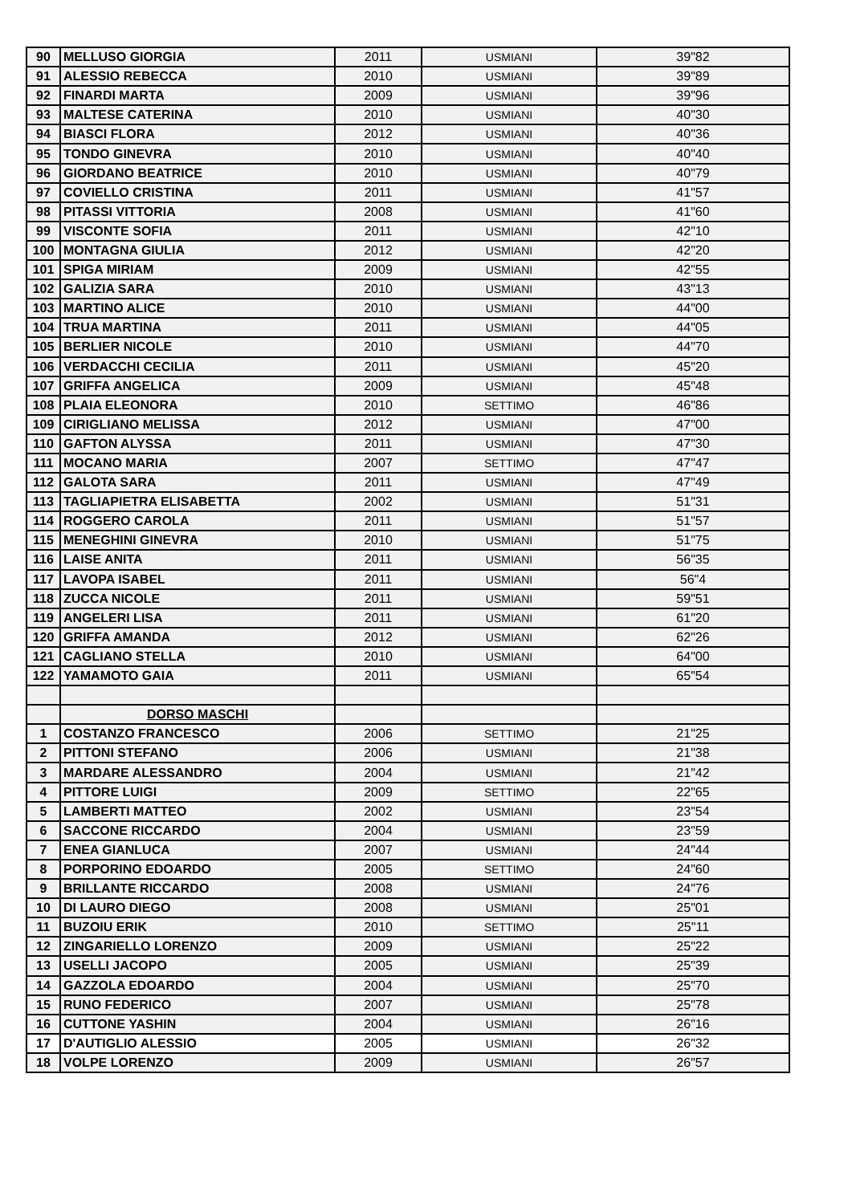| 90 | MELLUSO GIORGIA | 2011 | USMIANI | 39"82 |
| 91 | ALESSIO REBECCA | 2010 | USMIANI | 39"89 |
| 92 | FINARDI MARTA | 2009 | USMIANI | 39"96 |
| 93 | MALTESE CATERINA | 2010 | USMIANI | 40"30 |
| 94 | BIASCI FLORA | 2012 | USMIANI | 40"36 |
| 95 | TONDO GINEVRA | 2010 | USMIANI | 40"40 |
| 96 | GIORDANO BEATRICE | 2010 | USMIANI | 40"79 |
| 97 | COVIELLO CRISTINA | 2011 | USMIANI | 41"57 |
| 98 | PITASSI VITTORIA | 2008 | USMIANI | 41"60 |
| 99 | VISCONTE SOFIA | 2011 | USMIANI | 42"10 |
| 100 | MONTAGNA GIULIA | 2012 | USMIANI | 42"20 |
| 101 | SPIGA MIRIAM | 2009 | USMIANI | 42"55 |
| 102 | GALIZIA SARA | 2010 | USMIANI | 43"13 |
| 103 | MARTINO ALICE | 2010 | USMIANI | 44"00 |
| 104 | TRUA MARTINA | 2011 | USMIANI | 44"05 |
| 105 | BERLIER NICOLE | 2010 | USMIANI | 44"70 |
| 106 | VERDACCHI CECILIA | 2011 | USMIANI | 45"20 |
| 107 | GRIFFA ANGELICA | 2009 | USMIANI | 45"48 |
| 108 | PLAIA ELEONORA | 2010 | SETTIMO | 46"86 |
| 109 | CIRIGLIANO MELISSA | 2012 | USMIANI | 47"00 |
| 110 | GAFTON ALYSSA | 2011 | USMIANI | 47"30 |
| 111 | MOCANO MARIA | 2007 | SETTIMO | 47"47 |
| 112 | GALOTA SARA | 2011 | USMIANI | 47"49 |
| 113 | TAGLIAPIETRA ELISABETTA | 2002 | USMIANI | 51"31 |
| 114 | ROGGERO CAROLA | 2011 | USMIANI | 51"57 |
| 115 | MENEGHINI GINEVRA | 2010 | USMIANI | 51"75 |
| 116 | LAISE ANITA | 2011 | USMIANI | 56"35 |
| 117 | LAVOPA ISABEL | 2011 | USMIANI | 56"4 |
| 118 | ZUCCA NICOLE | 2011 | USMIANI | 59"51 |
| 119 | ANGELERI LISA | 2011 | USMIANI | 61"20 |
| 120 | GRIFFA AMANDA | 2012 | USMIANI | 62"26 |
| 121 | CAGLIANO STELLA | 2010 | USMIANI | 64"00 |
| 122 | YAMAMOTO GAIA | 2011 | USMIANI | 65"54 |
| | DORSO MASCHI | | | |
| 1 | COSTANZO FRANCESCO | 2006 | SETTIMO | 21"25 |
| 2 | PITTONI STEFANO | 2006 | USMIANI | 21"38 |
| 3 | MARDARE ALESSANDRO | 2004 | USMIANI | 21"42 |
| 4 | PITTORE LUIGI | 2009 | SETTIMO | 22"65 |
| 5 | LAMBERTI MATTEO | 2002 | USMIANI | 23"54 |
| 6 | SACCONE RICCARDO | 2004 | USMIANI | 23"59 |
| 7 | ENEA GIANLUCA | 2007 | USMIANI | 24"44 |
| 8 | PORPORINO EDOARDO | 2005 | SETTIMO | 24"60 |
| 9 | BRILLANTE RICCARDO | 2008 | USMIANI | 24"76 |
| 10 | DI LAURO DIEGO | 2008 | USMIANI | 25"01 |
| 11 | BUZOIU ERIK | 2010 | SETTIMO | 25"11 |
| 12 | ZINGARIELLO LORENZO | 2009 | USMIANI | 25"22 |
| 13 | USELLI JACOPO | 2005 | USMIANI | 25"39 |
| 14 | GAZZOLA EDOARDO | 2004 | USMIANI | 25"70 |
| 15 | RUNO FEDERICO | 2007 | USMIANI | 25"78 |
| 16 | CUTTONE YASHIN | 2004 | USMIANI | 26"16 |
| 17 | D'AUTIGLIO ALESSIO | 2005 | USMIANI | 26"32 |
| 18 | VOLPE LORENZO | 2009 | USMIANI | 26"57 |